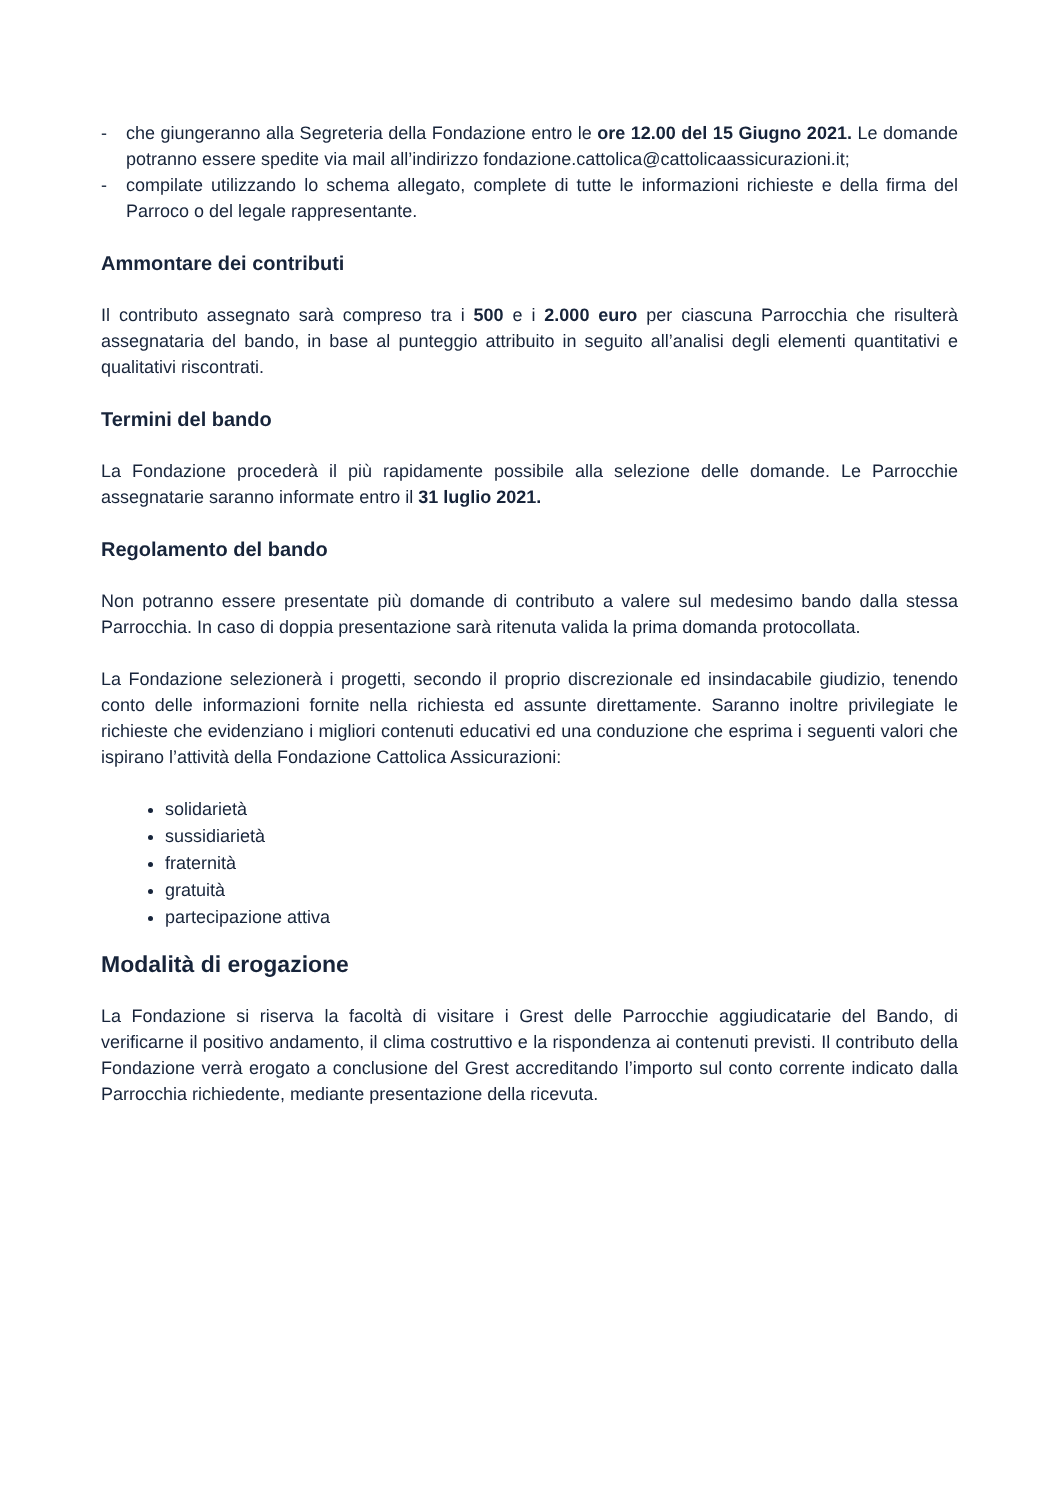- che giungeranno alla Segreteria della Fondazione entro le ore 12.00 del 15 Giugno 2021. Le domande potranno essere spedite via mail all’indirizzo fondazione.cattolica@cattolicaassicurazioni.it;
- compilate utilizzando lo schema allegato, complete di tutte le informazioni richieste e della firma del Parroco o del legale rappresentante.
Ammontare dei contributi
Il contributo assegnato sarà compreso tra i 500 e i 2.000 euro per ciascuna Parrocchia che risulterà assegnataria del bando, in base al punteggio attribuito in seguito all’analisi degli elementi quantitativi e qualitativi riscontrati.
Termini del bando
La Fondazione procederà il più rapidamente possibile alla selezione delle domande. Le Parrocchie assegnatarie saranno informate entro il 31 luglio 2021.
Regolamento del bando
Non potranno essere presentate più domande di contributo a valere sul medesimo bando dalla stessa Parrocchia. In caso di doppia presentazione sarà ritenuta valida la prima domanda protocollata.
La Fondazione selezionerà i progetti, secondo il proprio discrezionale ed insindacabile giudizio, tenendo conto delle informazioni fornite nella richiesta ed assunte direttamente. Saranno inoltre privilegiate le richieste che evidenziano i migliori contenuti educativi ed una conduzione che esprima i seguenti valori che ispirano l’attività della Fondazione Cattolica Assicurazioni:
solidarietà
sussidiarietà
fraternità
gratuità
partecipazione attiva
Modalità di erogazione
La Fondazione si riserva la facoltà di visitare i Grest delle Parrocchie aggiudicatarie del Bando, di verificarne il positivo andamento, il clima costruttivo e la rispondenza ai contenuti previsti. Il contributo della Fondazione verrà erogato a conclusione del Grest accreditando l’importo sul conto corrente indicato dalla Parrocchia richiedente, mediante presentazione della ricevuta.